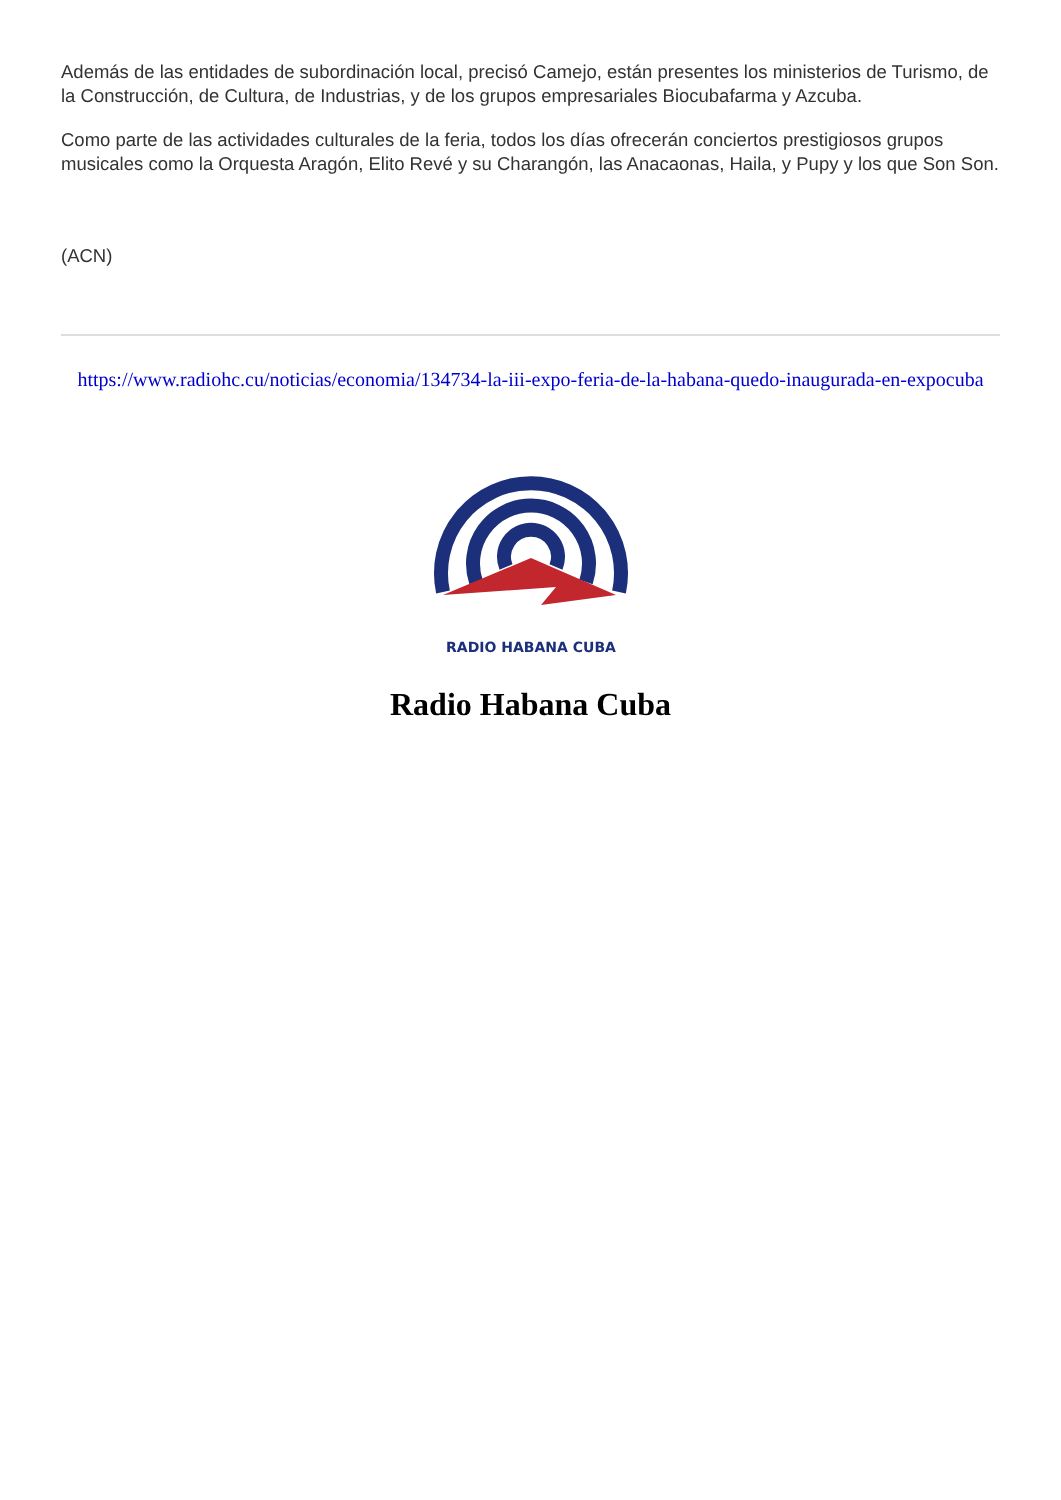Además de las entidades de subordinación local, precisó Camejo, están presentes los ministerios de Turismo, de la Construcción, de Cultura, de Industrias, y de los grupos empresariales Biocubafarma y Azcuba.
Como parte de las actividades culturales de la feria, todos los días ofrecerán conciertos prestigiosos grupos musicales como la Orquesta Aragón, Elito Revé y su Charangón, las Anacaonas, Haila, y Pupy y los que Son Son.
(ACN)
https://www.radiohc.cu/noticias/economia/134734-la-iii-expo-feria-de-la-habana-quedo-inaugurada-en-expocuba
RADIO HABANA CUBA
Radio Habana Cuba